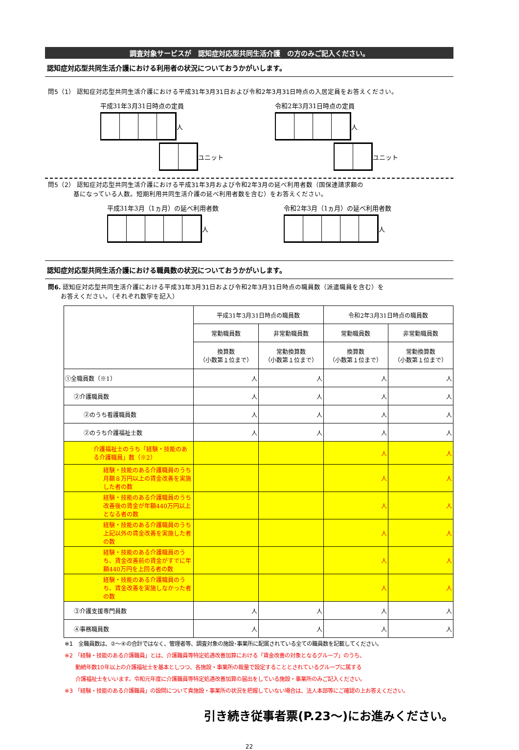調査対象サービスが　認知症対応型共同生活介護　の方のみご記入ください。
認知症対応型共同生活介護における利用者の状況についておうかがいします。
問5（1） 認知症対応型共同生活介護における平成31年3月31日および令和2年3月31日時点の入居定員をお答えください。
平成31年3月31日時点の定員
人
ユニット
令和2年3月31日時点の定員
人
ユニット
問5（2） 認知症対応型共同生活介護における平成31年3月および令和2年3月の延べ利用者数（国保連請求額の
　　　　基になっている人数。短期利用共同生活介護の延べ利用者数を含む）をお答えください。
平成31年3月（1ヵ月）の延べ利用者数
人
令和2年3月（1ヵ月）の延べ利用者数
人
認知症対応型共同生活介護における職員数の状況についておうかがいします。
問6. 認知症対応型共同生活介護における平成31年3月31日および令和2年3月31日時点の職員数（派遣職員を含む）を
　　お答えください。（それぞれ数字を記入）
| | 平成31年3月31日時点の職員数 | | 令和2年3月31日時点の職員数 | |
| --- | --- | --- | --- | --- |
| | 常勤職員数 | 非常勤職員数 | 常勤職員数 | 非常勤職員数 |
| | 換算数 （小数第１位まで） | 常勤換算数 （小数第１位まで） | 換算数 （小数第１位まで） | 常勤換算数 （小数第１位まで） |
| ①全職員数（※1） | 人 | 人 | 人 | 人 |
| ②介護職員数 | 人 | 人 | 人 | 人 |
| ②のうち看護職員数 | 人 | 人 | 人 | 人 |
| ②のうち介護福祉士数 | 人 | 人 | 人 | 人 |
| 介護福祉士のうち「経験・技能のある介護職員」数（※2） | | | 人 | 人 |
| 経験・技能のある介護職員のうち月額８万円以上の賃金改善を実施した者の数 | | | 人 | 人 |
| 経験・技能のある介護職員のうち改善後の賃金が年額440万円以上となる者の数 | | | 人 | 人 |
| 経験・技能のある介護職員のうち上記以外の賃金改善を実施した者の数 | | | 人 | 人 |
| 経験・技能のある介護職員のうち、賃金改善前の賃金がすでに年額440万円を上回る者の数 | | | 人 | 人 |
| 経験・技能のある介護職員のうち、賃金改善を実施しなかった者の数 | | | 人 | 人 |
| ③介護支援専門員数 | 人 | 人 | 人 | 人 |
| ④事務職員数 | 人 | 人 | 人 | 人 |
※1　全職員数は、②～④の合計ではなく、管理者等、調査対象の施設･事業所に配属されている全ての職員数を記載してください。
※2 「経験・技能のある介護職員」とは、介護職員等特定処遇改善加算における「賃金改善の対象となるグループ」のうち、
　　勤続年数10年以上の介護福祉士を基本としつつ、各施設・事業所の裁量で設定することとされているグループに属する
　　介護福祉士をいいます。令和元年度に介護職員等特定処遇改善加算の届出をしている施設・事業所のみご記入ください。
※3 「経験・技能のある介護職員」の設問について貴施設・事業所の状況を把握していない場合は、法人本部等にご確認の上お答えください。
引き続き従事者票(P.23～)にお進みください。
22